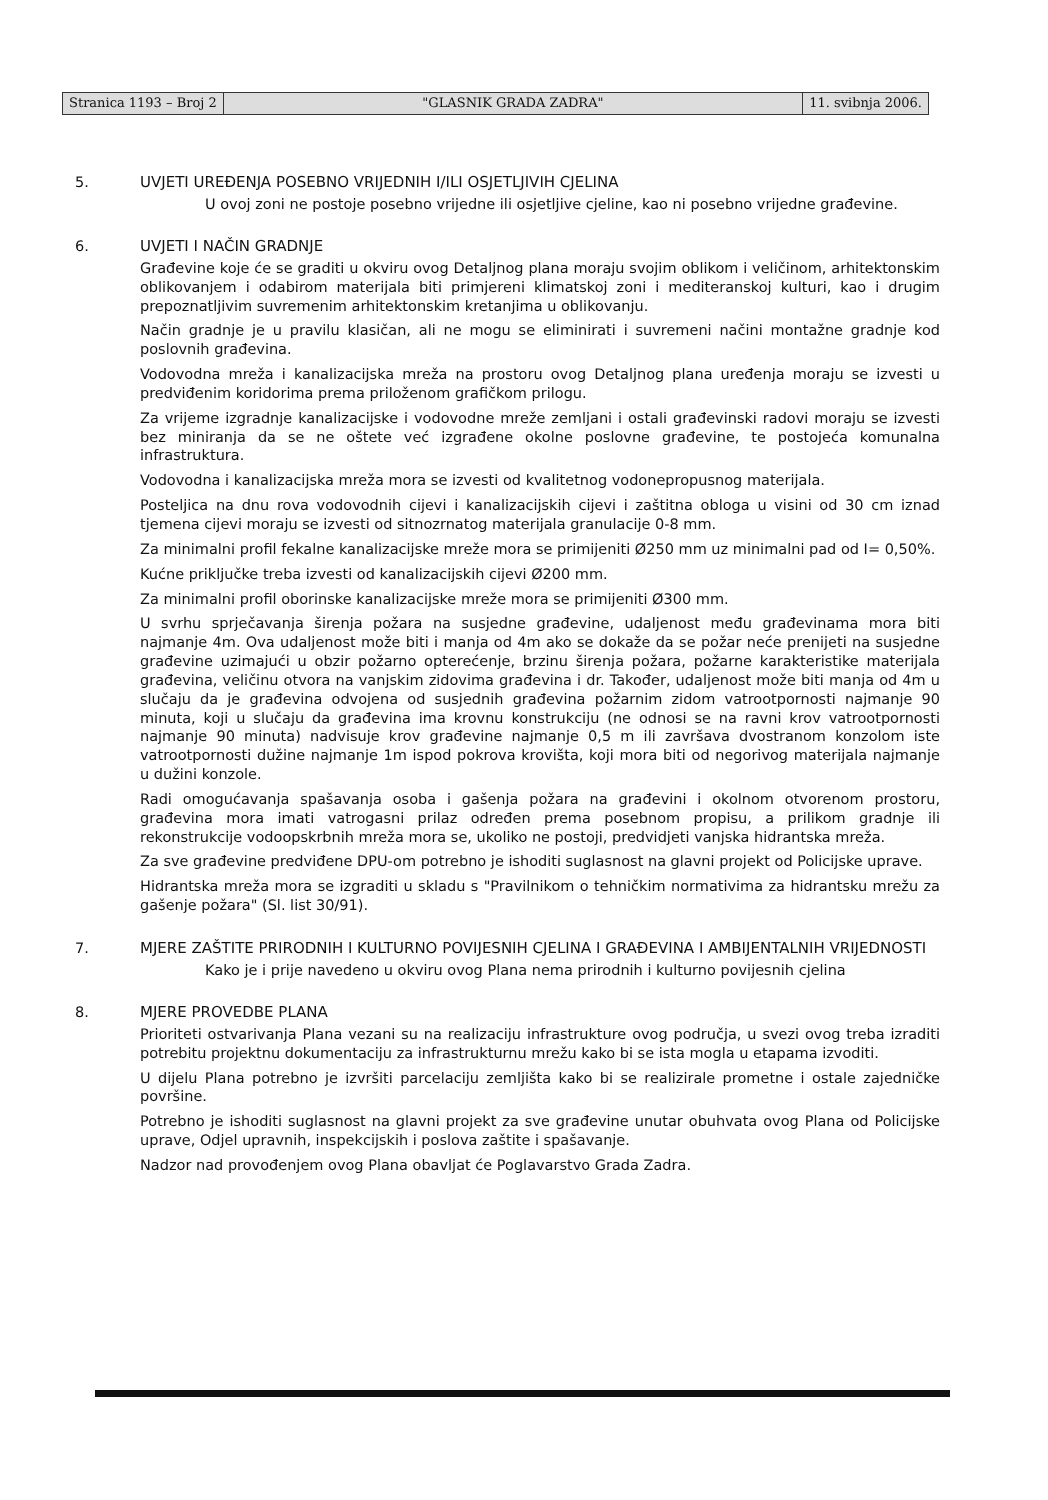Stranica 1193 – Broj 2 "GLASNIK GRADA ZADRA" 11. svibnja 2006.
5. UVJETI UREĐENJA POSEBNO VRIJEDNIH I/ILI OSJETLJIVIH CJELINA
U ovoj zoni ne postoje posebno vrijedne ili osjetljive cjeline, kao ni posebno vrijedne građevine.
6. UVJETI I NAČIN GRADNJE
Građevine koje će se graditi u okviru ovog Detaljnog plana moraju svojim oblikom i veličinom, arhitektonskim oblikovanjem i odabirom materijala biti primjereni klimatskoj zoni i mediteranskoj kulturi, kao i drugim prepoznatljivim suvremenim arhitektonskim kretanjima u oblikovanju.
Način gradnje je u pravilu klasičan, ali ne mogu se eliminirati i suvremeni načini montažne gradnje kod poslovnih građevina.
Vodovodna mreža i kanalizacijska mreža na prostoru ovog Detaljnog plana uređenja moraju se izvesti u predviđenim koridorima prema priloženom grafičkom prilogu.
Za vrijeme izgradnje kanalizacijske i vodovodne mreže zemljani i ostali građevinski radovi moraju se izvesti bez miniranja da se ne oštete već izgrađene okolne poslovne građevine, te postojeća komunalna infrastruktura.
Vodovodna i kanalizacijska mreža mora se izvesti od kvalitetnog vodonepropusnog materijala.
Posteljica na dnu rova vodovodnih cijevi i kanalizacijskih cijevi i zaštitna obloga u visini od 30 cm iznad tjemena cijevi moraju se izvesti od sitnozrnatog materijala granulacije 0-8 mm.
Za minimalni profil fekalne kanalizacijske mreže mora se primijeniti Ø250 mm uz minimalni pad od I= 0,50%.
Kućne priključke treba izvesti od kanalizacijskih cijevi Ø200 mm.
Za minimalni profil oborinske kanalizacijske mreže mora se primijeniti Ø300 mm.
U svrhu sprječavanja širenja požara na susjedne građevine, udaljenost među građevinama mora biti najmanje 4m. Ova udaljenost može biti i manja od 4m ako se dokaže da se požar neće prenijeti na susjedne građevine uzimajući u obzir požarno opterećenje, brzinu širenja požara, požarne karakteristike materijala građevina, veličinu otvora na vanjskim zidovima građevina i dr. Također, udaljenost može biti manja od 4m u slučaju da je građevina odvojena od susjednih građevina požarnim zidom vatrootpornosti najmanje 90 minuta, koji u slučaju da građevina ima krovnu konstrukciju (ne odnosi se na ravni krov vatrootpornosti najmanje 90 minuta) nadvisuje krov građevine najmanje 0,5 m ili završava dvostranom konzolom iste vatrootpornosti dužine najmanje 1m ispod pokrova krovišta, koji mora biti od negorivog materijala najmanje u dužini konzole.
Radi omogućavanja spašavanja osoba i gašenja požara na građevini i okolnom otvorenom prostoru, građevina mora imati vatrogasni prilaz određen prema posebnom propisu, a prilikom gradnje ili rekonstrukcije vodoopskrbnih mreža mora se, ukoliko ne postoji, predvidjeti vanjska hidrantska mreža.
Za sve građevine predviđene DPU-om potrebno je ishoditi suglasnost na glavni projekt od Policijske uprave.
Hidrantska mreža mora se izgraditi u skladu s "Pravilnikom o tehničkim normativima za hidrantsku mrežu za gašenje požara" (Sl. list 30/91).
7. MJERE ZAŠTITE PRIRODNIH I KULTURNO POVIJESNIH CJELINA I GRAĐEVINA I AMBIJENTALNIH VRIJEDNOSTI
Kako je i prije navedeno u okviru ovog Plana nema prirodnih i kulturno povijesnih cjelina
8. MJERE PROVEDBE PLANA
Prioriteti ostvarivanja Plana vezani su na realizaciju infrastrukture ovog područja, u svezi ovog treba izraditi potrebitu projektnu dokumentaciju za infrastrukturnu mrežu kako bi se ista mogla u etapama izvoditi.
U dijelu Plana potrebno je izvršiti parcelaciju zemljišta kako bi se realizirale prometne i ostale zajedničke površine.
Potrebno je ishoditi suglasnost na glavni projekt za sve građevine unutar obuhvata ovog Plana od Policijske uprave, Odjel upravnih, inspekcijskih i poslova zaštite i spašavanje.
Nadzor nad provođenjem ovog Plana obavljat će Poglavarstvo Grada Zadra.